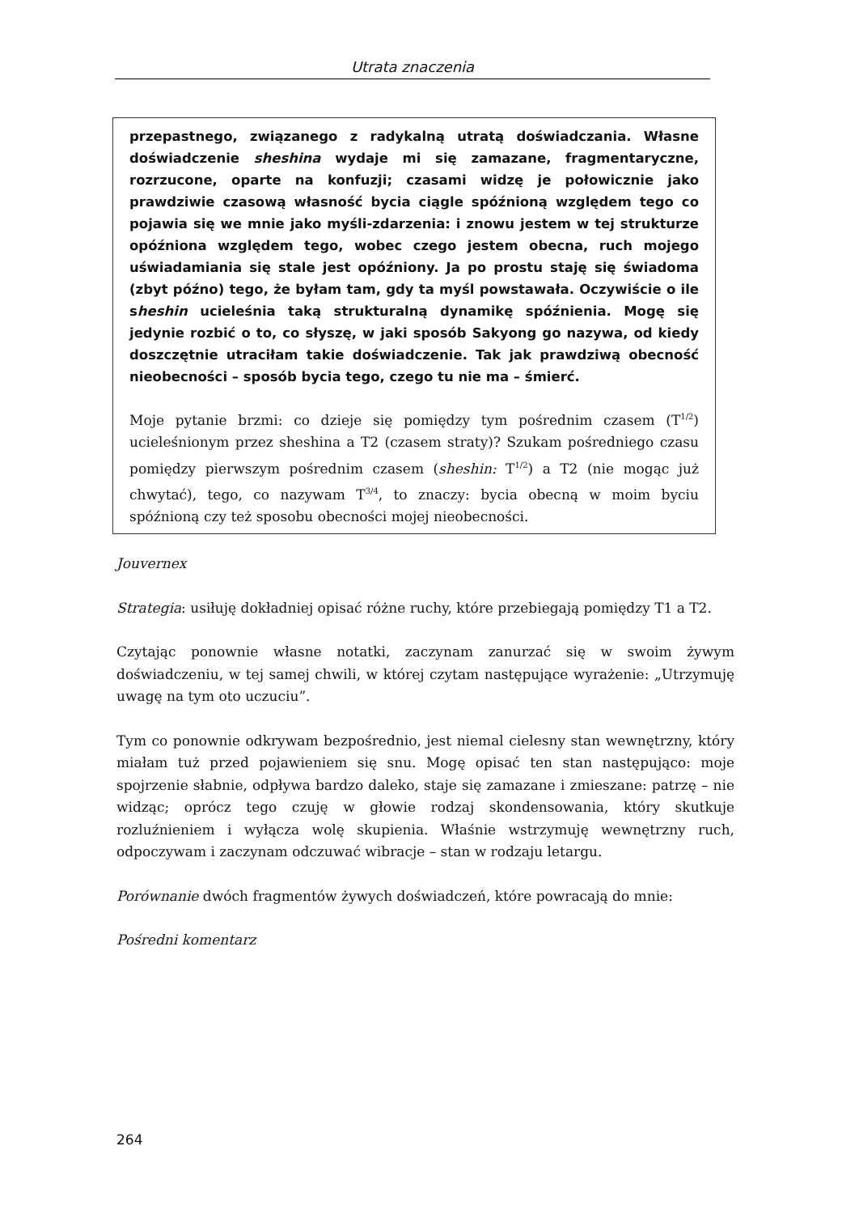Utrata znaczenia
przepastnego, związanego z radykalną utratą doświadczania. Własne doświadczenie sheshina wydaje mi się zamazane, fragmentaryczne, rozrzucone, oparte na konfuzji; czasami widzę je połowicznie jako prawdziwie czasową własność bycia ciągle spóźnioną względem tego co pojawia się we mnie jako myśli-zdarzenia: i znowu jestem w tej strukturze opóźniona względem tego, wobec czego jestem obecna, ruch mojego uświadamiania się stale jest opóźniony. Ja po prostu staję się świadoma (zbyt późno) tego, że byłam tam, gdy ta myśl powstawała. Oczywiście o ile sheshin ucieleśnia taką strukturalną dynamikę spóźnienia. Mogę się jedynie rozbić o to, co słyszę, w jaki sposób Sakyong go nazywa, od kiedy doszczętnie utraciłam takie doświadczenie. Tak jak prawdziwą obecność nieobecności – sposób bycia tego, czego tu nie ma – śmierć.
Moje pytanie brzmi: co dzieje się pomiędzy tym pośrednim czasem (T<sup>1/2</sup>) ucieleśnionym przez sheshina a T2 (czasem straty)? Szukam pośredniego czasu pomiędzy pierwszym pośrednim czasem (sheshin: T<sup>1/2</sup>) a T2 (nie mogąc już chwytać), tego, co nazywam T<sup>3/4</sup>, to znaczy: bycia obecną w moim byciu spóźnioną czy też sposobu obecności mojej nieobecności.
Jouvernex
Strategia: usiłuję dokładniej opisać różne ruchy, które przebiegają pomiędzy T1 a T2.
Czytając ponownie własne notatki, zaczynam zanurzać się w swoim żywym doświadczeniu, w tej samej chwili, w której czytam następujące wyrażenie: „Utrzymuję uwagę na tym oto uczuciu”.
Tym co ponownie odkrywam bezpośrednio, jest niemal cielesny stan wewnętrzny, który miałam tuż przed pojawieniem się snu. Mogę opisać ten stan następująco: moje spojrzenie słabnie, odpływa bardzo daleko, staje się zamazane i zmieszane: patrzę – nie widząc; oprócz tego czuję w głowie rodzaj skondensowania, który skutkuje rozluźnieniem i wyłącza wolę skupienia. Właśnie wstrzymuję wewnętrzny ruch, odpoczywam i zaczynam odczuwać wibracje – stan w rodzaju letargu.
Porównanie dwóch fragmentów żywych doświadczeń, które powracają do mnie:
Pośredni komentarz
264